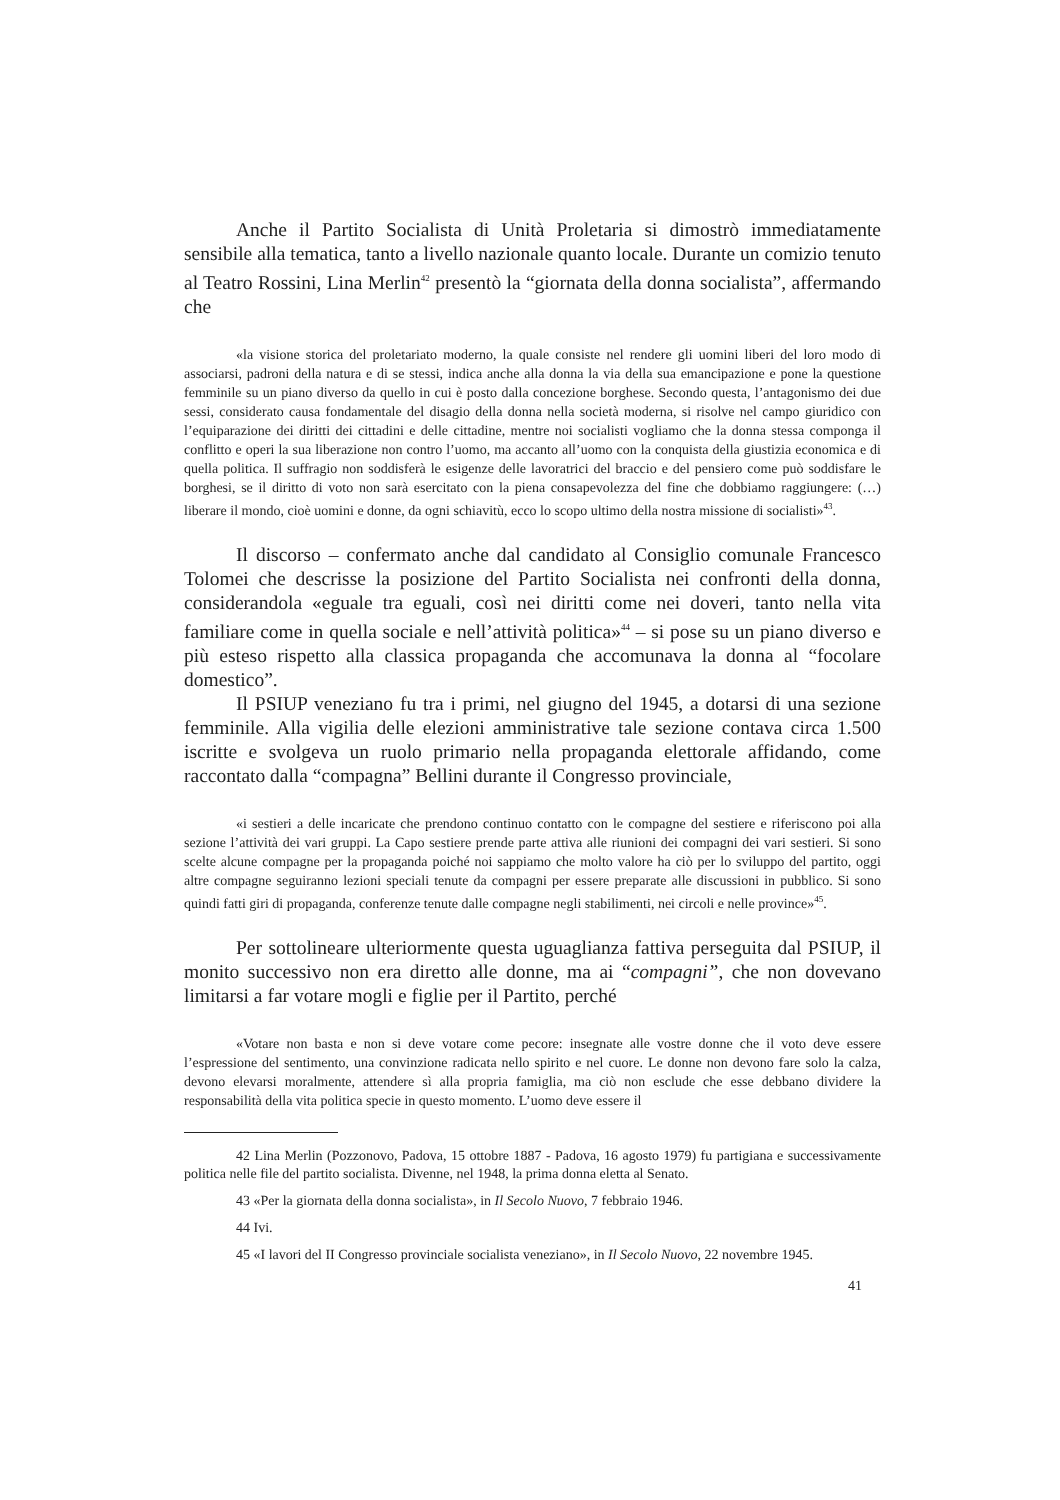Anche il Partito Socialista di Unità Proletaria si dimostrò immediatamente sensibile alla tematica, tanto a livello nazionale quanto locale. Durante un comizio tenuto al Teatro Rossini, Lina Merlin<sup>42</sup> presentò la “giornata della donna socialista”, affermando che
«la visione storica del proletariato moderno, la quale consiste nel rendere gli uomini liberi del loro modo di associarsi, padroni della natura e di se stessi, indica anche alla donna la via della sua emancipazione e pone la questione femminile su un piano diverso da quello in cui è posto dalla concezione borghese. Secondo questa, l’antagonismo dei due sessi, considerato causa fondamentale del disagio della donna nella società moderna, si risolve nel campo giuridico con l’equiparazione dei diritti dei cittadini e delle cittadine, mentre noi socialisti vogliamo che la donna stessa componga il conflitto e operi la sua liberazione non contro l’uomo, ma accanto all’uomo con la conquista della giustizia economica e di quella politica. Il suffragio non soddisferà le esigenze delle lavoratrici del braccio e del pensiero come può soddisfare le borghesi, se il diritto di voto non sarà esercitato con la piena consapevolezza del fine che dobbiamo raggiungere: (…) liberare il mondo, cioè uomini e donne, da ogni schiavitù, ecco lo scopo ultimo della nostra missione di socialisti»<sup>43</sup>.
Il discorso – confermato anche dal candidato al Consiglio comunale Francesco Tolomei che descrisse la posizione del Partito Socialista nei confronti della donna, considerandola «eguale tra eguali, così nei diritti come nei doveri, tanto nella vita familiare come in quella sociale e nell’attività politica»<sup>44</sup> – si pose su un piano diverso e più esteso rispetto alla classica propaganda che accomunava la donna al “focolare domestico”.
Il PSIUP veneziano fu tra i primi, nel giugno del 1945, a dotarsi di una sezione femminile. Alla vigilia delle elezioni amministrative tale sezione contava circa 1.500 iscritte e svolgeva un ruolo primario nella propaganda elettorale affidando, come raccontato dalla “compagna” Bellini durante il Congresso provinciale,
«i sestieri a delle incaricate che prendono continuo contatto con le compagne del sestiere e riferiscono poi alla sezione l’attività dei vari gruppi. La Capo sestiere prende parte attiva alle riunioni dei compagni dei vari sestieri. Si sono scelte alcune compagne per la propaganda poiché noi sappiamo che molto valore ha ciò per lo sviluppo del partito, oggi altre compagne seguiranno lezioni speciali tenute da compagni per essere preparate alle discussioni in pubblico. Si sono quindi fatti giri di propaganda, conferenze tenute dalle compagne negli stabilimenti, nei circoli e nelle province»<sup>45</sup>.
Per sottolineare ulteriormente questa uguaglianza fattiva perseguita dal PSIUP, il monito successivo non era diretto alle donne, ma ai “compagni”, che non dovevano limitarsi a far votare mogli e figlie per il Partito, perché
«Votare non basta e non si deve votare come pecore: insegnate alle vostre donne che il voto deve essere l’espressione del sentimento, una convinzione radicata nello spirito e nel cuore. Le donne non devono fare solo la calza, devono elevarsi moralmente, attendere sì alla propria famiglia, ma ciò non esclude che esse debbano dividere la responsabilità della vita politica specie in questo momento. L’uomo deve essere il
42 Lina Merlin (Pozzonovo, Padova, 15 ottobre 1887 - Padova, 16 agosto 1979) fu partigiana e successivamente politica nelle file del partito socialista. Divenne, nel 1948, la prima donna eletta al Senato.
43 «Per la giornata della donna socialista», in Il Secolo Nuovo, 7 febbraio 1946.
44 Ivi.
45 «I lavori del II Congresso provinciale socialista veneziano», in Il Secolo Nuovo, 22 novembre 1945.
41